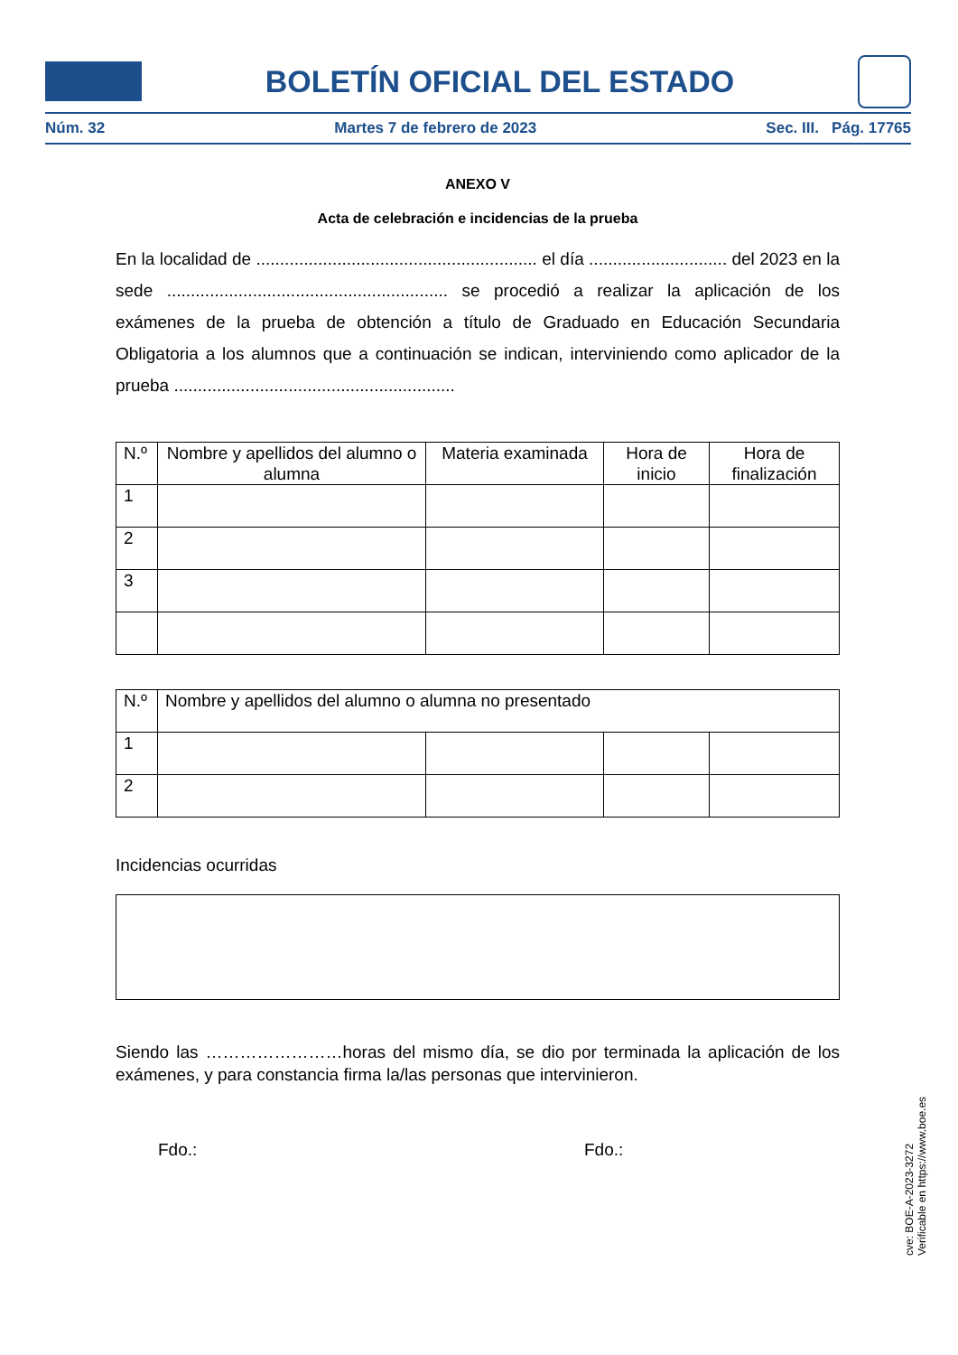BOLETÍN OFICIAL DEL ESTADO
Núm. 32 Martes 7 de febrero de 2023 Sec. III. Pág. 17765
ANEXO V
Acta de celebración e incidencias de la prueba
En la localidad de ........................................................... el día ............................. del 2023 en la sede ........................................................... se procedió a realizar la aplicación de los exámenes de la prueba de obtención a título de Graduado en Educación Secundaria Obligatoria a los alumnos que a continuación se indican, interviniendo como aplicador de la prueba ...........................................................
| N.º | Nombre y apellidos del alumno o alumna | Materia examinada | Hora de inicio | Hora de finalización |
| --- | --- | --- | --- | --- |
| 1 | | | | |
| 2 | | | | |
| 3 | | | | |
| N.º | Nombre y apellidos del alumno o alumna no presentado | | | |
| --- | --- | --- | --- | --- |
| 1 | | | | |
| 2 | | | | |
Incidencias ocurridas
Siendo las ……………………horas del mismo día, se dio por terminada la aplicación de los exámenes, y para constancia firma la/las personas que intervinieron.
Fdo.: Fdo.:
cve: BOE-A-2023-3272
Verificable en https://www.boe.es